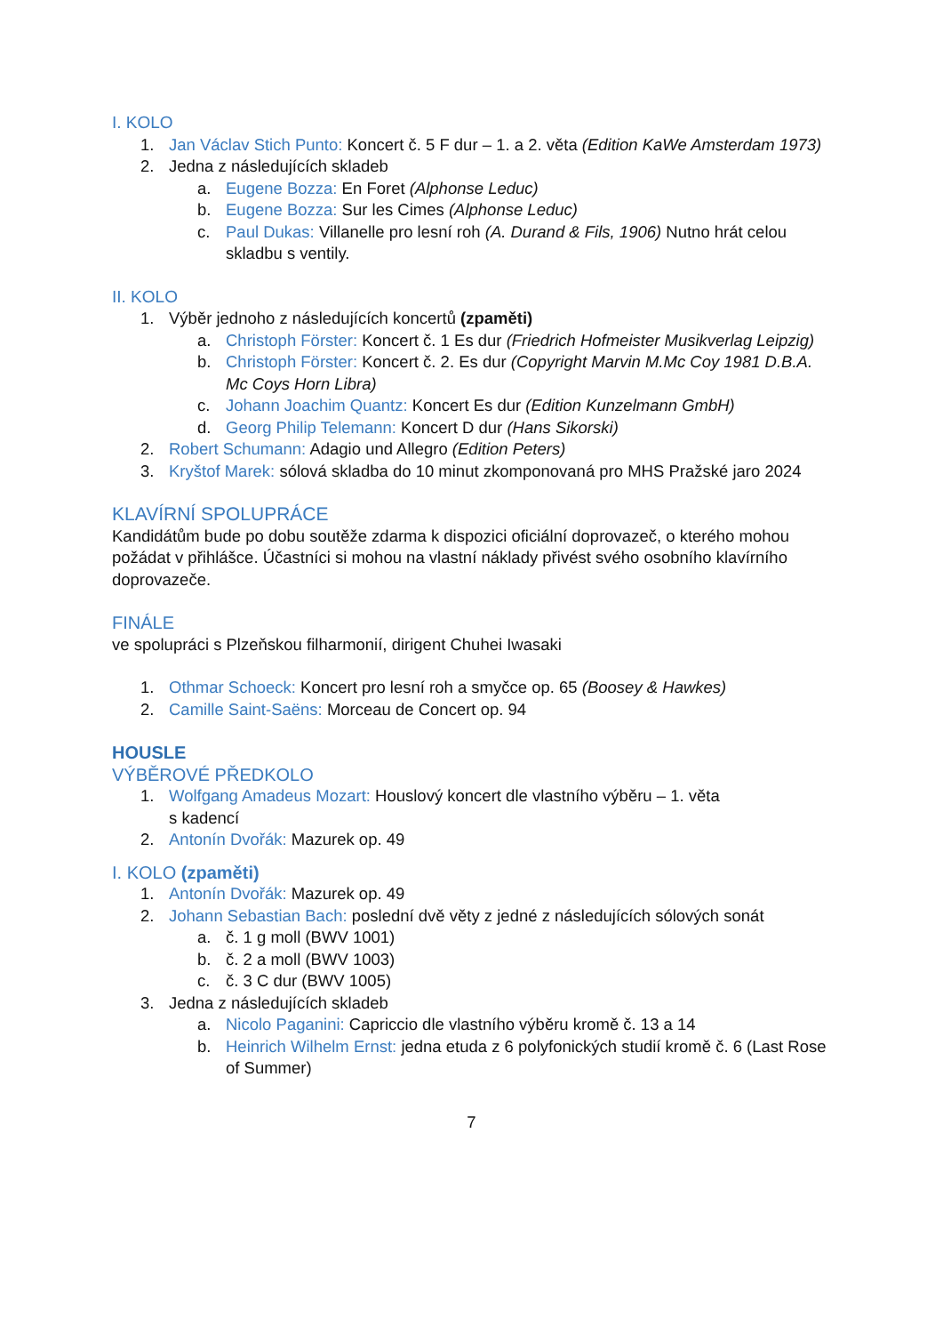I. KOLO
1. Jan Václav Stich Punto: Koncert č. 5 F dur – 1. a 2. věta (Edition KaWe Amsterdam 1973)
2. Jedna z následujících skladeb
a. Eugene Bozza: En Foret (Alphonse Leduc)
b. Eugene Bozza: Sur les Cimes (Alphonse Leduc)
c. Paul Dukas: Villanelle pro lesní roh (A. Durand & Fils, 1906) Nutno hrát celou skladbu s ventily.
II. KOLO
1. Výběr jednoho z následujících koncertů (zpaměti)
a. Christoph Förster: Koncert č. 1 Es dur (Friedrich Hofmeister Musikverlag Leipzig)
b. Christoph Förster: Koncert č. 2. Es dur (Copyright Marvin M.Mc Coy 1981 D.B.A. Mc Coys Horn Libra)
c. Johann Joachim Quantz: Koncert Es dur (Edition Kunzelmann GmbH)
d. Georg Philip Telemann: Koncert D dur (Hans Sikorski)
2. Robert Schumann: Adagio und Allegro (Edition Peters)
3. Kryštof Marek: sólová skladba do 10 minut zkomponovaná pro MHS Pražské jaro 2024
KLAVÍRNÍ SPOLUPRÁCE
Kandidátům bude po dobu soutěže zdarma k dispozici oficiální doprovazeč, o kterého mohou požádat v přihlášce. Účastníci si mohou na vlastní náklady přivést svého osobního klavírního doprovazeče.
FINÁLE
ve spolupráci s Plzeňskou filharmonií, dirigent Chuhei Iwasaki
1. Othmar Schoeck: Koncert pro lesní roh a smyčce op. 65 (Boosey & Hawkes)
2. Camille Saint-Saëns: Morceau de Concert op. 94
HOUSLE
VÝBĚROVÉ PŘEDKOLO
1. Wolfgang Amadeus Mozart: Houslový koncert dle vlastního výběru – 1. věta
s kadencí
2. Antonín Dvořák: Mazurek op. 49
I. KOLO (zpaměti)
1. Antonín Dvořák: Mazurek op. 49
2. Johann Sebastian Bach: poslední dvě věty z jedné z následujících sólových sonát
a. č. 1 g moll (BWV 1001)
b. č. 2 a moll (BWV 1003)
c. č. 3 C dur (BWV 1005)
3. Jedna z následujících skladeb
a. Nicolo Paganini: Capriccio dle vlastního výběru kromě č. 13 a 14
b. Heinrich Wilhelm Ernst: jedna etuda z 6 polyfonických studií kromě č. 6 (Last Rose of Summer)
7